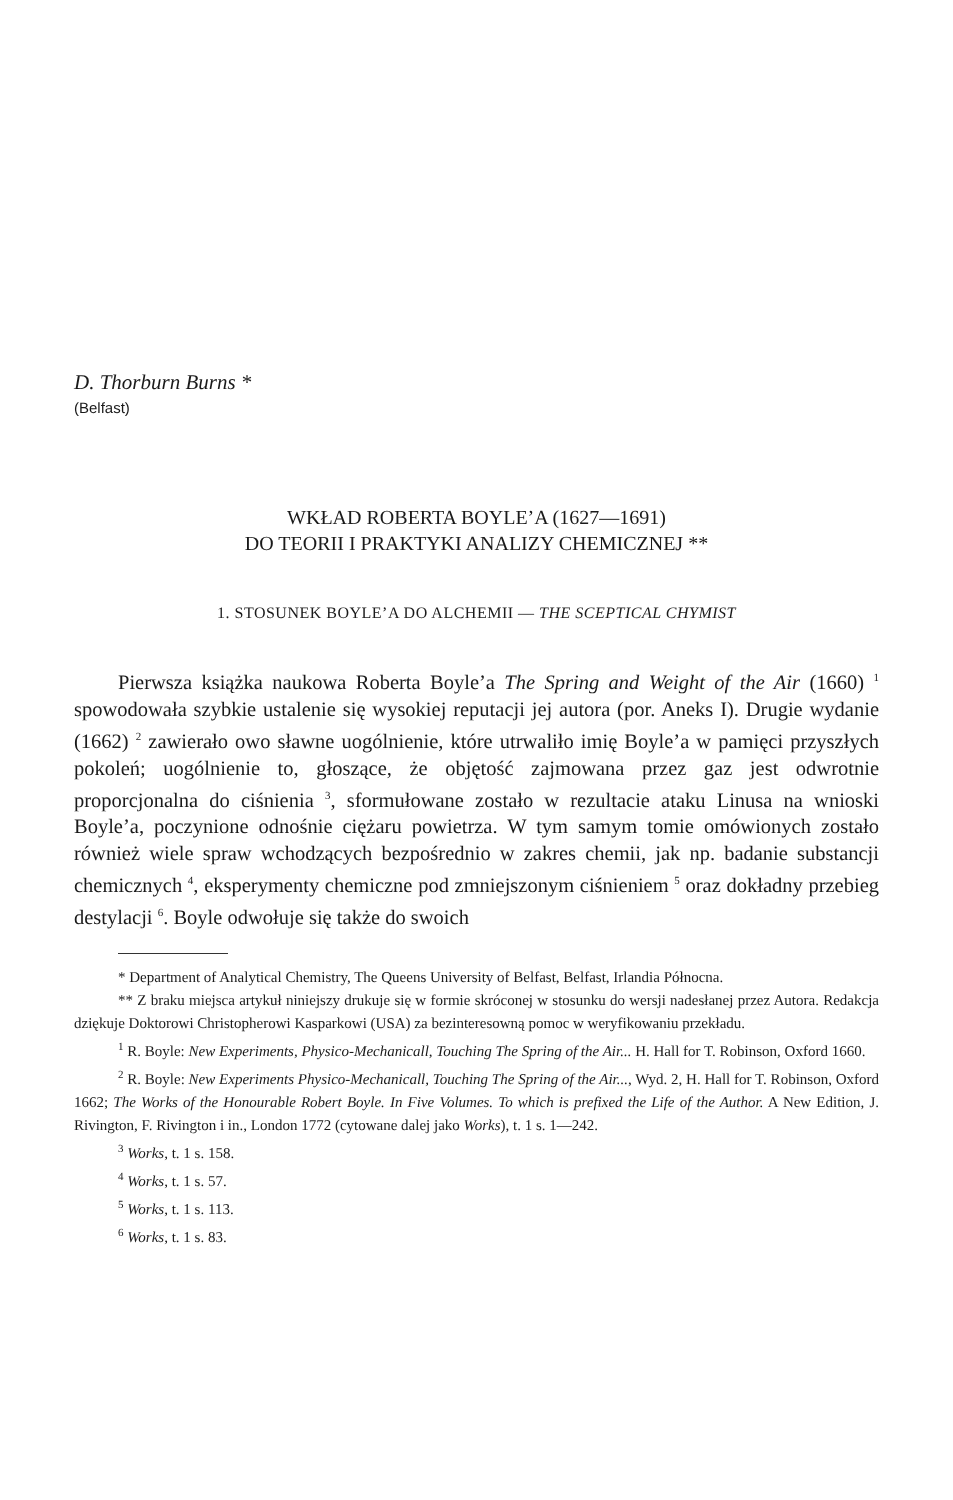D. Thorburn Burns *
(Belfast)
WKŁAD ROBERTA BOYLE’A (1627—1691)
DO TEORII I PRAKTYKI ANALIZY CHEMICZNEJ **
1. STOSUNEK BOYLE’A DO ALCHEMII — THE SCEPTICAL CHYMIST
Pierwsza książka naukowa Roberta Boyle’a The Spring and Weight of the Air (1660) <sup>1</sup> spowodowała szybkie ustalenie się wysokiej reputacji jej autora (por. Aneks I). Drugie wydanie (1662) <sup>2</sup> zawierało owo sławne uogólnienie, które utrwaliło imię Boyle’a w pamięci przyszłych pokoleń; uogólnienie to, głoszące, że objętość zajmowana przez gaz jest odwrotnie proporcjonalna do ciśnienia <sup>3</sup>, sformułowane zostało w rezultacie ataku Linusa na wnioski Boyle’a, poczynione odnośnie ciężaru powietrza. W tym samym tomie omówionych zostało również wiele spraw wchodzących bezpośrednio w zakres chemii, jak np. badanie substancji chemicznych <sup>4</sup>, eksperymenty chemiczne pod zmniejszonym ciśnieniem <sup>5</sup> oraz dokładny przebieg destylacji <sup>6</sup>. Boyle odwołuje się także do swoich
* Department of Analytical Chemistry, The Queens University of Belfast, Belfast, Irlandia Północna.
** Z braku miejsca artykuł niniejszy drukuje się w formie skróconej w stosunku do wersji nadesłanej przez Autora. Redakcja dziękuje Doktorowi Christopherowi Kasparkowi (USA) za bezinteresowną pomoc w weryfikowaniu przekładu.
<sup>1</sup> R. Boyle: New Experiments, Physico-Mechanicall, Touching The Spring of the Air... H. Hall for T. Robinson, Oxford 1660.
<sup>2</sup> R. Boyle: New Experiments Physico-Mechanicall, Touching The Spring of the Air..., Wyd. 2, H. Hall for T. Robinson, Oxford 1662; The Works of the Honourable Robert Boyle. In Five Volumes. To which is prefixed the Life of the Author. A New Edition, J. Rivington, F. Rivington i in., London 1772 (cytowane dalej jako Works), t. 1 s. 1—242.
<sup>3</sup> Works, t. 1 s. 158.
<sup>4</sup> Works, t. 1 s. 57.
<sup>5</sup> Works, t. 1 s. 113.
<sup>6</sup> Works, t. 1 s. 83.